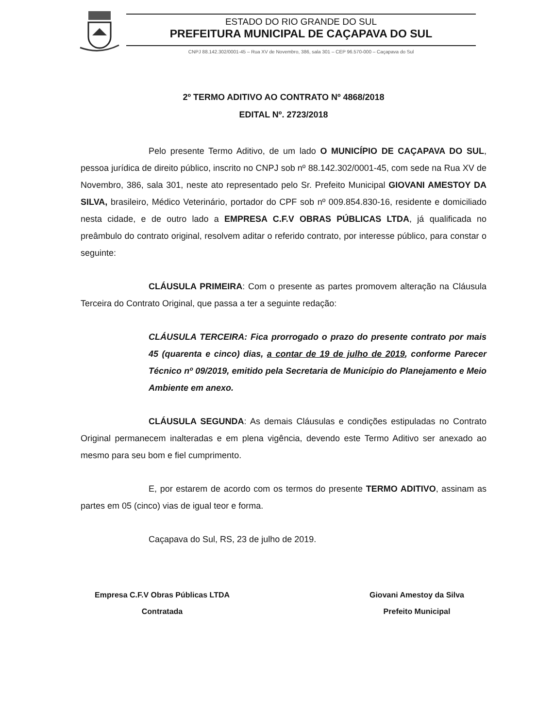ESTADO DO RIO GRANDE DO SUL
PREFEITURA MUNICIPAL DE CAÇAPAVA DO SUL
CNPJ 88.142.302/0001-45 – Rua XV de Novembro, 386, sala 301 – CEP 96.570-000 – Caçapava do Sul
2º TERMO ADITIVO AO CONTRATO Nº 4868/2018
EDITAL Nº. 2723/2018
Pelo presente Termo Aditivo, de um lado O MUNICÍPIO DE CAÇAPAVA DO SUL, pessoa jurídica de direito público, inscrito no CNPJ sob nº 88.142.302/0001-45, com sede na Rua XV de Novembro, 386, sala 301, neste ato representado pelo Sr. Prefeito Municipal GIOVANI AMESTOY DA SILVA, brasileiro, Médico Veterinário, portador do CPF sob nº 009.854.830-16, residente e domiciliado nesta cidade, e de outro lado a EMPRESA C.F.V OBRAS PÚBLICAS LTDA, já qualificada no preâmbulo do contrato original, resolvem aditar o referido contrato, por interesse público, para constar o seguinte:
CLÁUSULA PRIMEIRA: Com o presente as partes promovem alteração na Cláusula Terceira do Contrato Original, que passa a ter a seguinte redação:
CLÁUSULA TERCEIRA: Fica prorrogado o prazo do presente contrato por mais 45 (quarenta e cinco) dias, a contar de 19 de julho de 2019, conforme Parecer Técnico nº 09/2019, emitido pela Secretaria de Município do Planejamento e Meio Ambiente em anexo.
CLÁUSULA SEGUNDA: As demais Cláusulas e condições estipuladas no Contrato Original permanecem inalteradas e em plena vigência, devendo este Termo Aditivo ser anexado ao mesmo para seu bom e fiel cumprimento.
E, por estarem de acordo com os termos do presente TERMO ADITIVO, assinam as partes em 05 (cinco) vias de igual teor e forma.
Caçapava do Sul, RS, 23 de julho de 2019.
Empresa C.F.V Obras Públicas LTDA
Contratada
Giovani Amestoy da Silva
Prefeito Municipal